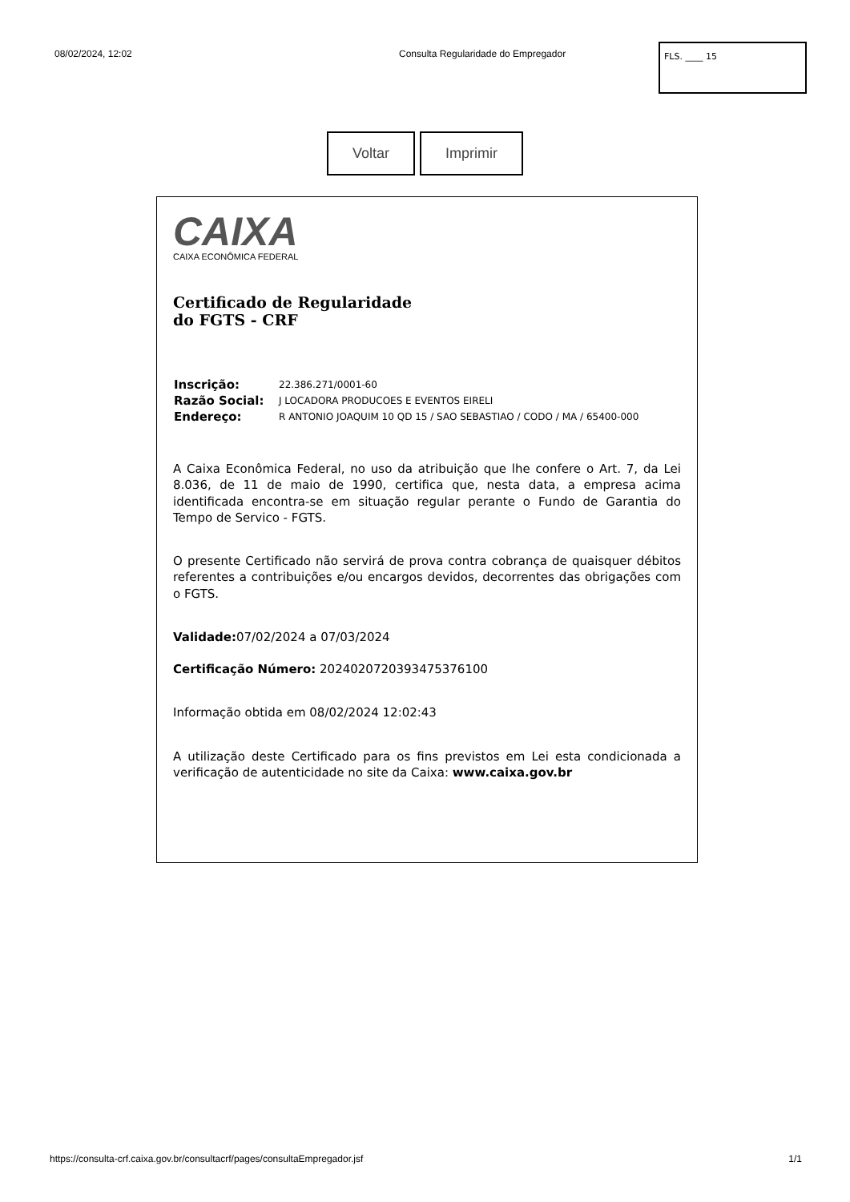08/02/2024, 12:02 Consulta Regularidade do Empregador
FLS. ____ 15
Voltar Imprimir
CAIXA
CAIXA ECONÔMICA FEDERAL
Certificado de Regularidade
do FGTS - CRF
| Inscrição: | 22.386.271/0001-60 |
| Razão Social: | J LOCADORA PRODUCOES E EVENTOS EIRELI |
| Endereço: | R ANTONIO JOAQUIM 10 QD 15 / SAO SEBASTIAO / CODO / MA / 65400-000 |
A Caixa Econômica Federal, no uso da atribuição que lhe confere o Art. 7, da Lei 8.036, de 11 de maio de 1990, certifica que, nesta data, a empresa acima identificada encontra-se em situação regular perante o Fundo de Garantia do Tempo de Servico - FGTS.
O presente Certificado não servirá de prova contra cobrança de quaisquer débitos referentes a contribuições e/ou encargos devidos, decorrentes das obrigações com o FGTS.
Validade: 07/02/2024 a 07/03/2024
Certificação Número: 2024020720393475376100
Informação obtida em 08/02/2024 12:02:43
A utilização deste Certificado para os fins previstos em Lei esta condicionada a verificação de autenticidade no site da Caixa: www.caixa.gov.br
https://consulta-crf.caixa.gov.br/consultacrf/pages/consultaEmpregador.jsf 1/1